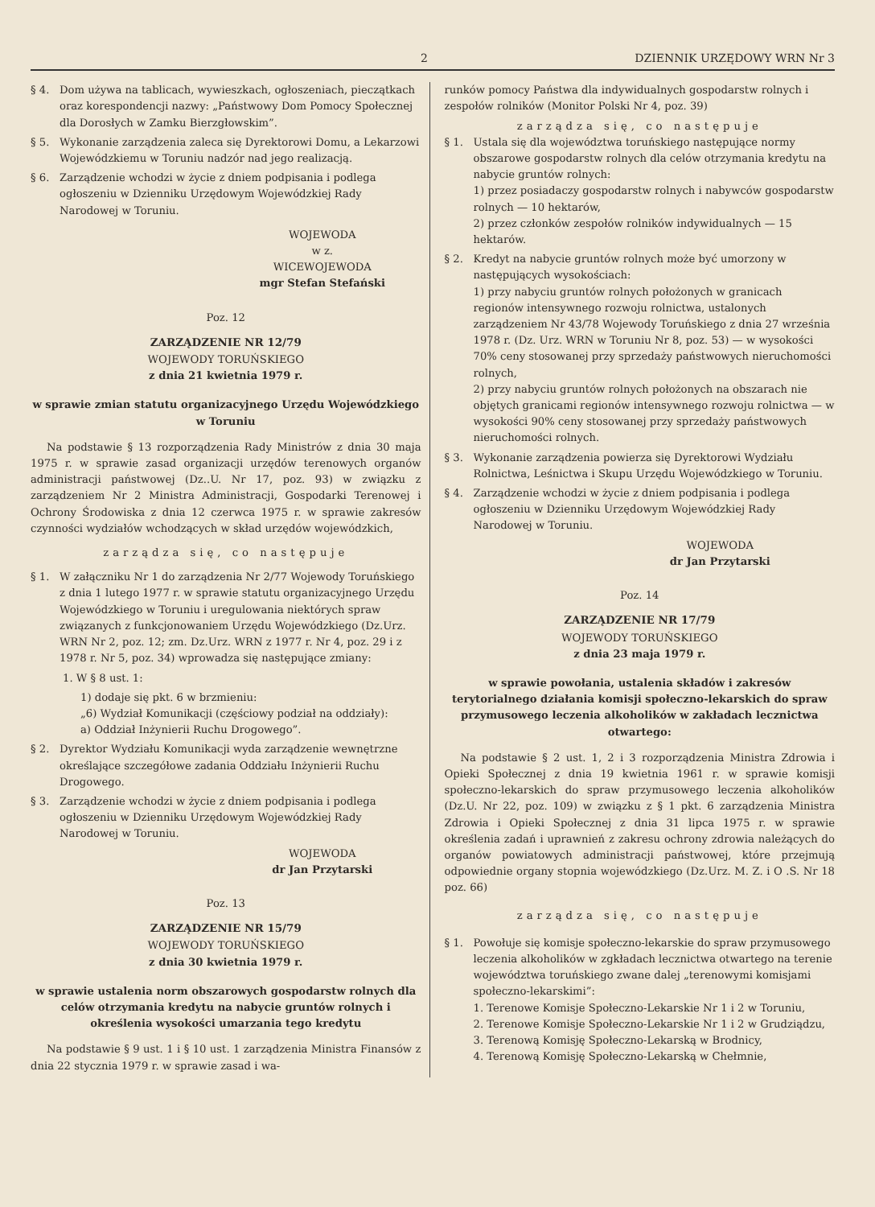2 DZIENNIK URZĘDOWY WRN Nr 3
§ 4. Dom używa na tablicach, wywieszkach, ogłoszeniach, pieczątkach oraz korespondencji nazwy: „Państwowy Dom Pomocy Społecznej dla Dorosłych w Zamku Bierzgłowskim”.
§ 5. Wykonanie zarządzenia zaleca się Dyrektorowi Domu, a Lekarzowi Wojewódzkiemu w Toruniu nadzór nad jego realizacją.
§ 6. Zarządzenie wchodzi w życie z dniem podpisania i podlega ogłoszeniu w Dzienniku Urzędowym Wojewódzkiej Rady Narodowej w Toruniu.
WOJEWODA
w z.
WICEWOJEWODA
mgr Stefan Stefański
Poz. 12
ZARZĄDZENIE NR 12/79
WOJEWODY TORUŃSKIEGO
z dnia 21 kwietnia 1979 r.
w sprawie zmian statutu organizacyjnego Urzędu Wojewódzkiego w Toruniu
Na podstawie § 13 rozporządzenia Rady Ministrów z dnia 30 maja 1975 r. w sprawie zasad organizacji urzędów terenowych organów administracji państwowej (Dz..U. Nr 17, poz. 93) w związku z zarządzeniem Nr 2 Ministra Administracji, Gospodarki Terenowej i Ochrony Środowiska z dnia 12 czerwca 1975 r. w sprawie zakresów czynności wydziałów wchodzących w skład urzędów wojewódzkich,
zarządza się, co następuje
§ 1. W załączniku Nr 1 do zarządzenia Nr 2/77 Wojewody Toruńskiego z dnia 1 lutego 1977 r. w sprawie statutu organizacyjnego Urzędu Wojewódzkiego w Toruniu i uregulowania niektórych spraw związanych z funkcjonowaniem Urzędu Wojewódzkiego (Dz.Urz. WRN Nr 2, poz. 12; zm. Dz.Urz. WRN z 1977 r. Nr 4, poz. 29 i z 1978 r. Nr 5, poz. 34) wprowadza się następujące zmiany:
1. W § 8 ust. 1:
1) dodaje się pkt. 6 w brzmieniu:
„6) Wydział Komunikacji (częściowy podział na oddziały):
a) Oddział Inżynierii Ruchu Drogowego”.
§ 2. Dyrektor Wydziału Komunikacji wyda zarządzenie wewnętrzne określające szczegółowe zadania Oddziału Inżynierii Ruchu Drogowego.
§ 3. Zarządzenie wchodzi w życie z dniem podpisania i podlega ogłoszeniu w Dzienniku Urzędowym Wojewódzkiej Rady Narodowej w Toruniu.
WOJEWODA
dr Jan Przytarski
Poz. 13
ZARZĄDZENIE NR 15/79
WOJEWODY TORUŃSKIEGO
z dnia 30 kwietnia 1979 r.
w sprawie ustalenia norm obszarowych gospodarstw rolnych dla celów otrzymania kredytu na nabycie gruntów rolnych i określenia wysokości umarzania tego kredytu
Na podstawie § 9 ust. 1 i § 10 ust. 1 zarządzenia Ministra Finansów z dnia 22 stycznia 1979 r. w sprawie zasad i wa-
runków pomocy Państwa dla indywidualnych gospodarstw rolnych i zespołów rolników (Monitor Polski Nr 4, poz. 39)
zarządza się, co następuje
§ 1. Ustala się dla województwa toruńskiego następujące normy obszarowe gospodarstw rolnych dla celów otrzymania kredytu na nabycie gruntów rolnych:
1) przez posiadaczy gospodarstw rolnych i nabywców gospodarstw rolnych — 10 hektarów,
2) przez członków zespołów rolników indywidualnych — 15 hektarów.
§ 2. Kredyt na nabycie gruntów rolnych może być umorzony w następujących wysokościach:
1) przy nabyciu gruntów rolnych położonych w granicach regionów intensywnego rozwoju rolnictwa, ustalonych zarządzeniem Nr 43/78 Wojewody Toruńskiego z dnia 27 września 1978 r. (Dz. Urz. WRN w Toruniu Nr 8, poz. 53) — w wysokości 70% ceny stosowanej przy sprzedaży państwowych nieruchomości rolnych,
2) przy nabyciu gruntów rolnych położonych na obszarach nie objętych granicami regionów intensywnego rozwoju rolnictwa — w wysokości 90% ceny stosowanej przy sprzedaży państwowych nieruchomości rolnych.
§ 3. Wykonanie zarządzenia powierza się Dyrektorowi Wydziału Rolnictwa, Leśnictwa i Skupu Urzędu Wojewódzkiego w Toruniu.
§ 4. Zarządzenie wchodzi w życie z dniem podpisania i podlega ogłoszeniu w Dzienniku Urzędowym Wojewódzkiej Rady Narodowej w Toruniu.
WOJEWODA
dr Jan Przytarski
Poz. 14
ZARZĄDZENIE NR 17/79
WOJEWODY TORUŃSKIEGO
z dnia 23 maja 1979 r.
w sprawie powołania, ustalenia składów i zakresów terytorialnego działania komisji społeczno-lekarskich do spraw przymusowego leczenia alkoholików w zakładach lecznictwa otwartego:
Na podstawie § 2 ust. 1, 2 i 3 rozporządzenia Ministra Zdrowia i Opieki Społecznej z dnia 19 kwietnia 1961 r. w sprawie komisji społeczno-lekarskich do spraw przymusowego leczenia alkoholików (Dz.U. Nr 22, poz. 109) w związku z § 1 pkt. 6 zarządzenia Ministra Zdrowia i Opieki Społecznej z dnia 31 lipca 1975 r. w sprawie określenia zadań i uprawnień z zakresu ochrony zdrowia należących do organów powiatowych administracji państwowej, które przejmują odpowiednie organy stopnia wojewódzkiego (Dz.Urz. M. Z. i O .S. Nr 18 poz. 66)
zarządza się, co następuje
§ 1. Powołuje się komisje społeczno-lekarskie do spraw przymusowego leczenia alkoholików w zgkładach lecznictwa otwartego na terenie województwa toruńskiego zwane dalej „terenowymi komisjami społeczno-lekarskimi”:
1. Terenowe Komisje Społeczno-Lekarskie Nr 1 i 2 w Toruniu,
2. Terenowe Komisje Społeczno-Lekarskie Nr 1 i 2 w Grudziądzu,
3. Terenową Komisję Społeczno-Lekarską w Brodnicy,
4. Terenową Komisję Społeczno-Lekarską w Chełmnie,